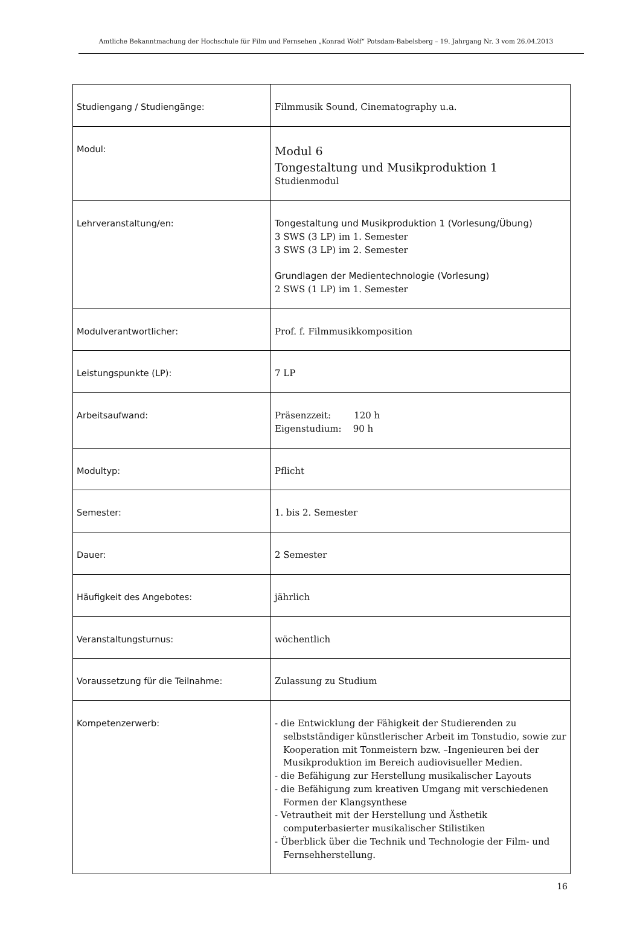Amtliche Bekanntmachung der Hochschule für Film und Fernsehen „Konrad Wolf“ Potsdam-Babelsberg – 19. Jahrgang Nr. 3 vom 26.04.2013
| Studiengang / Studiengänge: | Filmmusik Sound, Cinematography u.a. |
| Modul: | Modul 6 Tongestaltung und Musikproduktion 1 Studienmodul |
| Lehrveranstaltung/en: | Tongestaltung und Musikproduktion 1 (Vorlesung/Übung) 3 SWS (3 LP) im 1. Semester 3 SWS (3 LP) im 2. Semester Grundlagen der Medientechnologie (Vorlesung) 2 SWS (1 LP) im 1. Semester |
| Modulverantwortlicher: | Prof. f. Filmmusikkomposition |
| Leistungspunkte (LP): | 7 LP |
| Arbeitsaufwand: | Präsenzzeit: 120 h Eigenstudium: 90 h |
| Modultyp: | Pflicht |
| Semester: | 1. bis 2. Semester |
| Dauer: | 2 Semester |
| Häufigkeit des Angebotes: | jährlich |
| Veranstaltungsturnus: | wöchentlich |
| Voraussetzung für die Teilnahme: | Zulassung zu Studium |
| Kompetenzerwerb: | - die Entwicklung der Fähigkeit der Studierenden zu selbstständiger künstlerischer Arbeit im Tonstudio, sowie zur Kooperation mit Tonmeistern bzw. –Ingenieuren bei der Musikproduktion im Bereich audiovisueller Medien. - die Befähigung zur Herstellung musikalischer Layouts - die Befähigung zum kreativen Umgang mit verschiedenen Formen der Klangsynthese - Vetrautheit mit der Herstellung und Ästhetik computerbasierter musikalischer Stilistiken - Überblick über die Technik und Technologie der Film- und Fernsehherstellung. |
16